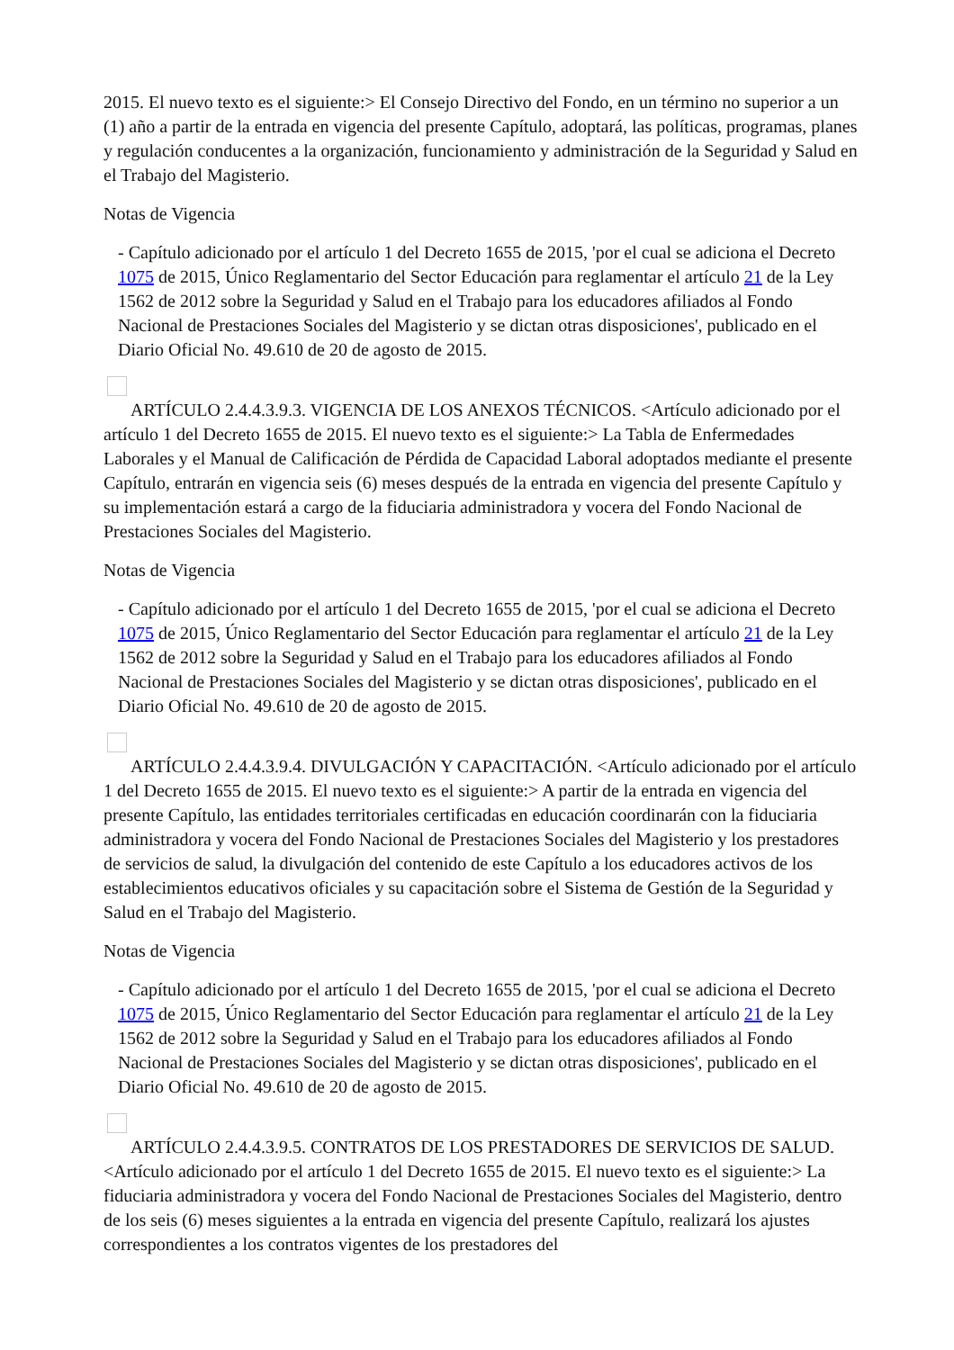2015. El nuevo texto es el siguiente:> El Consejo Directivo del Fondo, en un término no superior a un (1) año a partir de la entrada en vigencia del presente Capítulo, adoptará, las políticas, programas, planes y regulación conducentes a la organización, funcionamiento y administración de la Seguridad y Salud en el Trabajo del Magisterio.
Notas de Vigencia
- Capítulo adicionado por el artículo 1 del Decreto 1655 de 2015, 'por el cual se adiciona el Decreto 1075 de 2015, Único Reglamentario del Sector Educación para reglamentar el artículo 21 de la Ley 1562 de 2012 sobre la Seguridad y Salud en el Trabajo para los educadores afiliados al Fondo Nacional de Prestaciones Sociales del Magisterio y se dictan otras disposiciones', publicado en el Diario Oficial No. 49.610 de 20 de agosto de 2015.
ARTÍCULO 2.4.4.3.9.3. VIGENCIA DE LOS ANEXOS TÉCNICOS. <Artículo adicionado por el artículo 1 del Decreto 1655 de 2015. El nuevo texto es el siguiente:> La Tabla de Enfermedades Laborales y el Manual de Calificación de Pérdida de Capacidad Laboral adoptados mediante el presente Capítulo, entrarán en vigencia seis (6) meses después de la entrada en vigencia del presente Capítulo y su implementación estará a cargo de la fiduciaria administradora y vocera del Fondo Nacional de Prestaciones Sociales del Magisterio.
Notas de Vigencia
- Capítulo adicionado por el artículo 1 del Decreto 1655 de 2015, 'por el cual se adiciona el Decreto 1075 de 2015, Único Reglamentario del Sector Educación para reglamentar el artículo 21 de la Ley 1562 de 2012 sobre la Seguridad y Salud en el Trabajo para los educadores afiliados al Fondo Nacional de Prestaciones Sociales del Magisterio y se dictan otras disposiciones', publicado en el Diario Oficial No. 49.610 de 20 de agosto de 2015.
ARTÍCULO 2.4.4.3.9.4. DIVULGACIÓN Y CAPACITACIÓN. <Artículo adicionado por el artículo 1 del Decreto 1655 de 2015. El nuevo texto es el siguiente:> A partir de la entrada en vigencia del presente Capítulo, las entidades territoriales certificadas en educación coordinarán con la fiduciaria administradora y vocera del Fondo Nacional de Prestaciones Sociales del Magisterio y los prestadores de servicios de salud, la divulgación del contenido de este Capítulo a los educadores activos de los establecimientos educativos oficiales y su capacitación sobre el Sistema de Gestión de la Seguridad y Salud en el Trabajo del Magisterio.
Notas de Vigencia
- Capítulo adicionado por el artículo 1 del Decreto 1655 de 2015, 'por el cual se adiciona el Decreto 1075 de 2015, Único Reglamentario del Sector Educación para reglamentar el artículo 21 de la Ley 1562 de 2012 sobre la Seguridad y Salud en el Trabajo para los educadores afiliados al Fondo Nacional de Prestaciones Sociales del Magisterio y se dictan otras disposiciones', publicado en el Diario Oficial No. 49.610 de 20 de agosto de 2015.
ARTÍCULO 2.4.4.3.9.5. CONTRATOS DE LOS PRESTADORES DE SERVICIOS DE SALUD. <Artículo adicionado por el artículo 1 del Decreto 1655 de 2015. El nuevo texto es el siguiente:> La fiduciaria administradora y vocera del Fondo Nacional de Prestaciones Sociales del Magisterio, dentro de los seis (6) meses siguientes a la entrada en vigencia del presente Capítulo, realizará los ajustes correspondientes a los contratos vigentes de los prestadores del